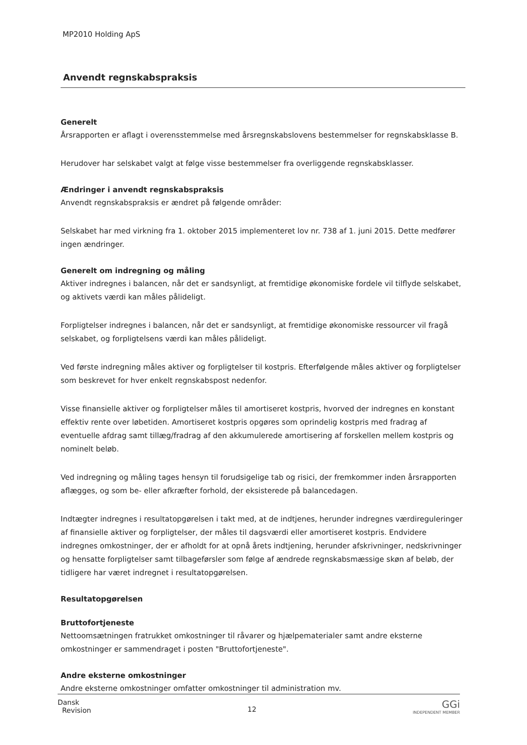MP2010 Holding ApS
Anvendt regnskabspraksis
Generelt
Årsrapporten er aflagt i overensstemmelse med årsregnskabslovens bestemmelser for regnskabsklasse B.
Herudover har selskabet valgt at følge visse bestemmelser fra overliggende regnskabsklasser.
Ændringer i anvendt regnskabspraksis
Anvendt regnskabspraksis er ændret på følgende områder:
Selskabet har med virkning fra 1. oktober 2015 implementeret lov nr. 738 af 1. juni 2015. Dette medfører ingen ændringer.
Generelt om indregning og måling
Aktiver indregnes i balancen, når det er sandsynligt, at fremtidige økonomiske fordele vil tilflyde selskabet, og aktivets værdi kan måles pålideligt.
Forpligtelser indregnes i balancen, når det er sandsynligt, at fremtidige økonomiske ressourcer vil fragå selskabet, og forpligtelsens værdi kan måles pålideligt.
Ved første indregning måles aktiver og forpligtelser til kostpris. Efterfølgende måles aktiver og forpligtelser som beskrevet for hver enkelt regnskabspost nedenfor.
Visse finansielle aktiver og forpligtelser måles til amortiseret kostpris, hvorved der indregnes en konstant effektiv rente over løbetiden. Amortiseret kostpris opgøres som oprindelig kostpris med fradrag af eventuelle afdrag samt tillæg/fradrag af den akkumulerede amortisering af forskellen mellem kostpris og nominelt beløb.
Ved indregning og måling tages hensyn til forudsigelige tab og risici, der fremkommer inden årsrapporten aflægges, og som be- eller afkræfter forhold, der eksisterede på balancedagen.
Indtægter indregnes i resultatopgørelsen i takt med, at de indtjenes, herunder indregnes værdireguleringer af finansielle aktiver og forpligtelser, der måles til dagsværdi eller amortiseret kostpris. Endvidere indregnes omkostninger, der er afholdt for at opnå årets indtjening, herunder afskrivninger, nedskrivninger og hensatte forpligtelser samt tilbageførsler som følge af ændrede regnskabsmæssige skøn af beløb, der tidligere har været indregnet i resultatopgørelsen.
Resultatopgørelsen
Bruttofortjeneste
Nettoomsætningen fratrukket omkostninger til råvarer og hjælpematerialer samt andre eksterne omkostninger er sammendraget i posten "Bruttofortjeneste".
Andre eksterne omkostninger
Andre eksterne omkostninger omfatter omkostninger til administration mv.
Dansk
Revision
12
GGi
INDEPENDENT MEMBER